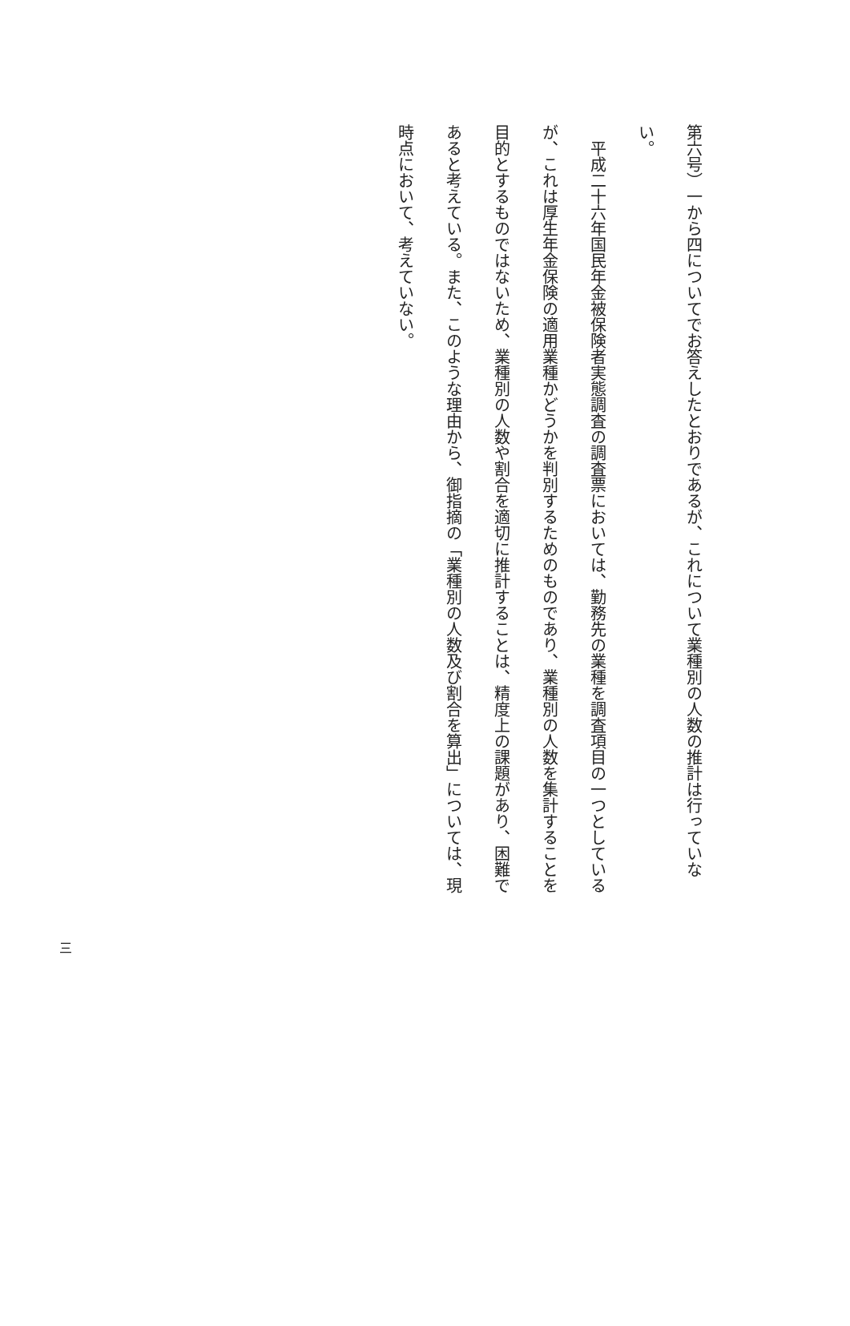第六号）一から四についてでお答えしたとおりであるが、これについて業種別の人数の推計は行っていない。
　平成二十六年国民年金被保険者実態調査の調査票においては、勤務先の業種を調査項目の一つとしているが、これは厚生年金保険の適用業種かどうかを判別するためのものであり、業種別の人数を集計することを目的とするものではないため、業種別の人数や割合を適切に推計することは、精度上の課題があり、困難であると考えている。また、このような理由から、御指摘の「業種別の人数及び割合を算出」については、現時点において、考えていない。
三